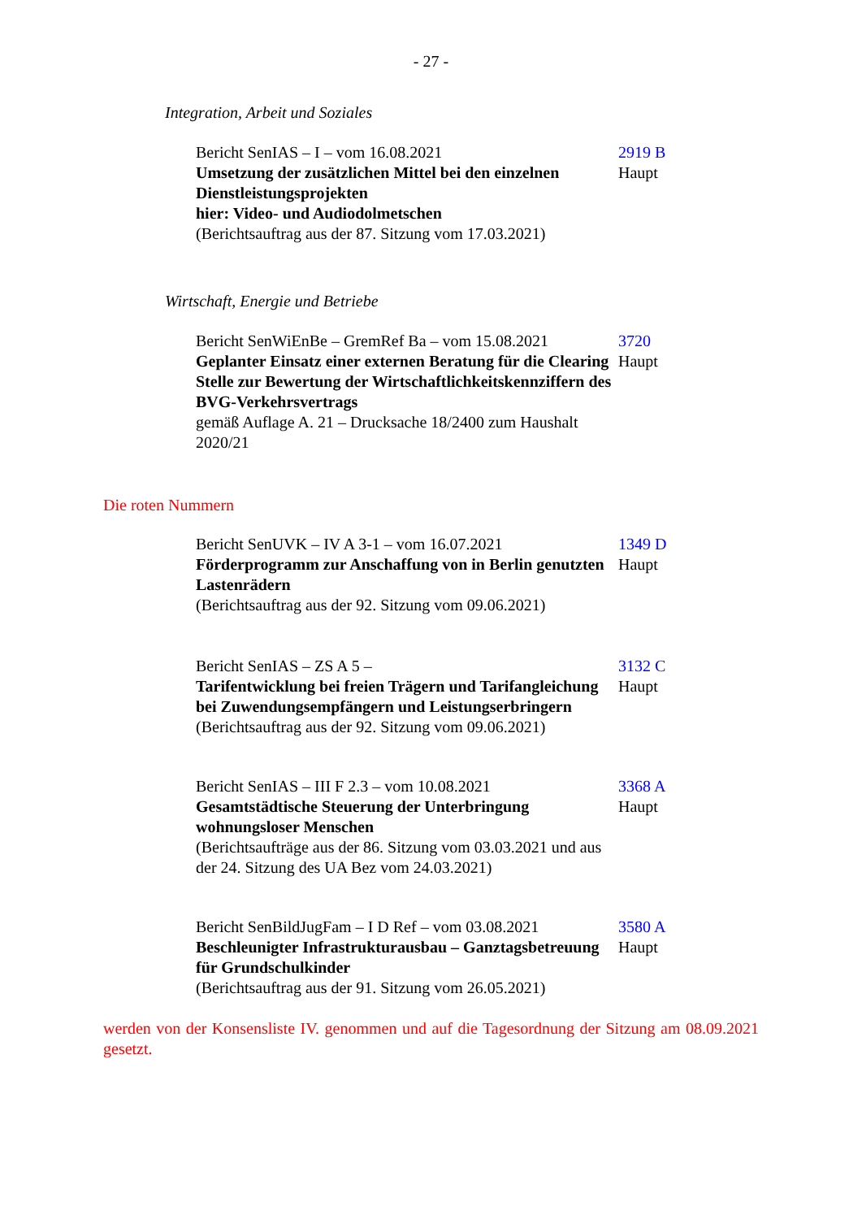- 27 -
Integration, Arbeit und Soziales
Bericht SenIAS – I – vom 16.08.2021
Umsetzung der zusätzlichen Mittel bei den einzelnen Dienstleistungsprojekten
hier: Video- und Audiodolmetschen
(Berichtsauftrag aus der 87. Sitzung vom 17.03.2021)
2919 B
Haupt
Wirtschaft, Energie und Betriebe
Bericht SenWiEnBe – GremRef Ba – vom 15.08.2021
Geplanter Einsatz einer externen Beratung für die Clearing Stelle zur Bewertung der Wirtschaftlichkeitskennziffern des BVG-Verkehrsvertrags
gemäß Auflage A. 21 – Drucksache 18/2400 zum Haushalt 2020/21
3720
Haupt
Die roten Nummern
Bericht SenUVK – IV A 3-1 – vom 16.07.2021
Förderprogramm zur Anschaffung von in Berlin genutzten Lastenrädern
(Berichtsauftrag aus der 92. Sitzung vom 09.06.2021)
1349 D
Haupt
Bericht SenIAS – ZS A 5 –
Tarifentwicklung bei freien Trägern und Tarifangleichung bei Zuwendungsempfängern und Leistungserbringern
(Berichtsauftrag aus der 92. Sitzung vom 09.06.2021)
3132 C
Haupt
Bericht SenIAS – III F 2.3 – vom 10.08.2021
Gesamtstädtische Steuerung der Unterbringung wohnungsloser Menschen
(Berichtsaufträge aus der 86. Sitzung vom 03.03.2021 und aus der 24. Sitzung des UA Bez vom 24.03.2021)
3368 A
Haupt
Bericht SenBildJugFam – I D Ref – vom 03.08.2021
Beschleunigter Infrastrukturausbau – Ganztagsbetreuung für Grundschulkinder
(Berichtsauftrag aus der 91. Sitzung vom 26.05.2021)
3580 A
Haupt
werden von der Konsensliste IV. genommen und auf die Tagesordnung der Sitzung am 08.09.2021 gesetzt.